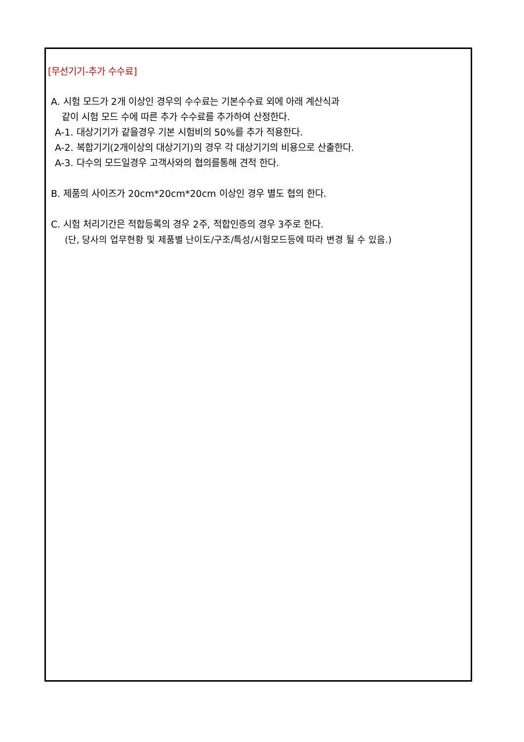[무선기기-추가 수수료]
A. 시험 모드가 2개 이상인 경우의 수수료는 기본수수료 외에 아래 계산식과
같이 시험 모드 수에 따른 추가 수수료를 추가하여 산정한다.
A-1. 대상기기가 같을경우 기본 시험비의 50%를 추가 적용한다.
A-2. 복합기기(2개이상의 대상기기)의 경우 각 대상기기의 비용으로 산출한다.
A-3. 다수의 모드일경우 고객사와의 협의를통해 견적 한다.
B. 제품의 사이즈가 20cm*20cm*20cm 이상인 경우 별도 협의 한다.
C. 시험 처리기간은 적합등록의 경우 2주, 적합인증의 경우 3주로 한다.
(단, 당사의 업무현황 및 제품별 난이도/구조/특성/시험모드등에 따라 변경 될 수 있음.)